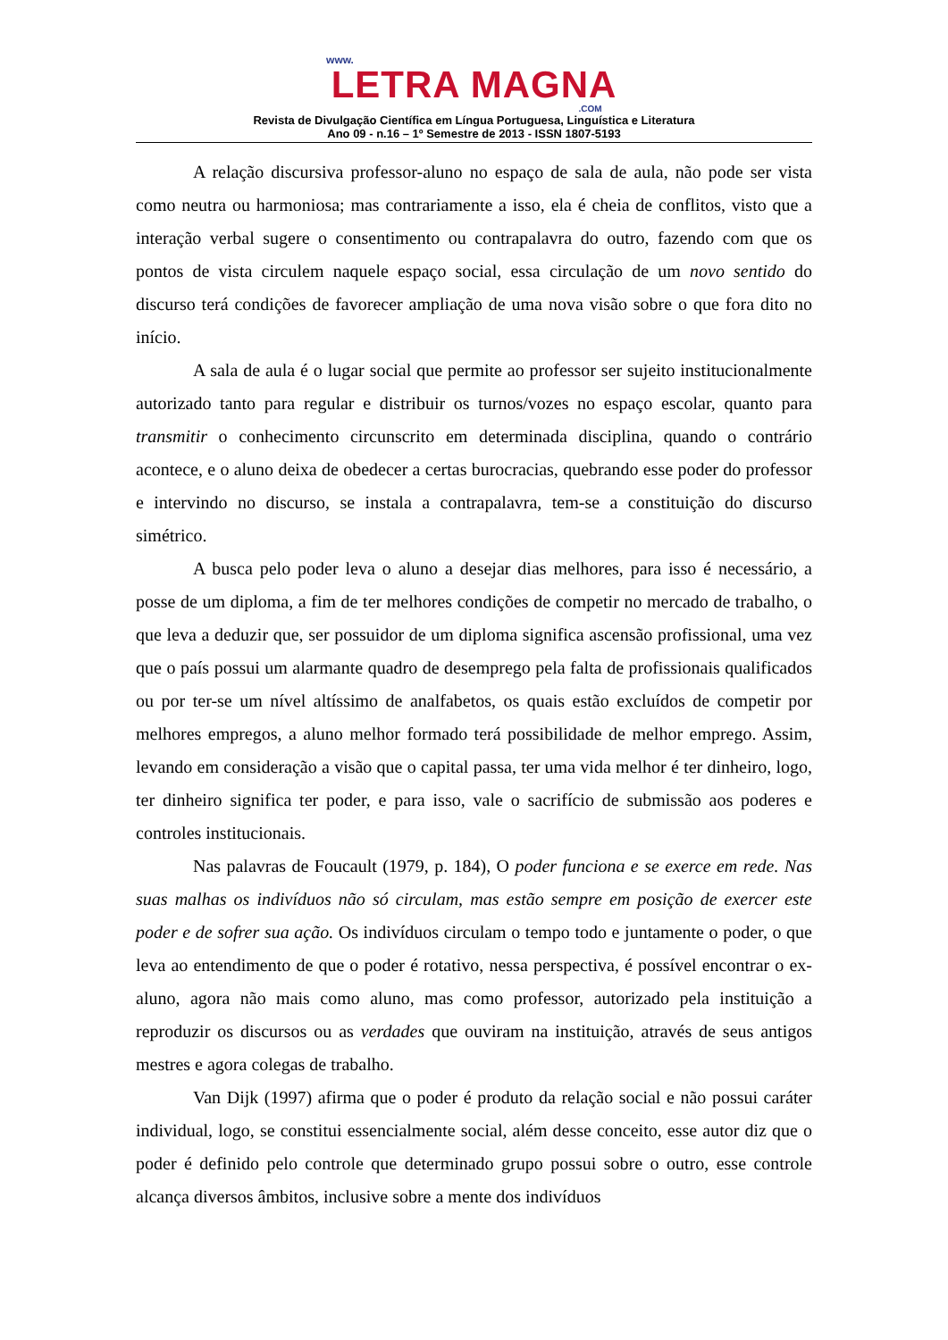www.
LETRA MAGNA
.COM
Revista de Divulgação Científica em Língua Portuguesa, Linguística e Literatura
Ano 09 - n.16 – 1º Semestre de 2013 - ISSN 1807-5193
A relação discursiva professor-aluno no espaço de sala de aula, não pode ser vista como neutra ou harmoniosa; mas contrariamente a isso, ela é cheia de conflitos, visto que a interação verbal sugere o consentimento ou contrapalavra do outro, fazendo com que os pontos de vista circulem naquele espaço social, essa circulação de um novo sentido do discurso terá condições de favorecer ampliação de uma nova visão sobre o que fora dito no início.
A sala de aula é o lugar social que permite ao professor ser sujeito institucionalmente autorizado tanto para regular e distribuir os turnos/vozes no espaço escolar, quanto para transmitir o conhecimento circunscrito em determinada disciplina, quando o contrário acontece, e o aluno deixa de obedecer a certas burocracias, quebrando esse poder do professor e intervindo no discurso, se instala a contrapalavra, tem-se a constituição do discurso simétrico.
A busca pelo poder leva o aluno a desejar dias melhores, para isso é necessário, a posse de um diploma, a fim de ter melhores condições de competir no mercado de trabalho, o que leva a deduzir que, ser possuidor de um diploma significa ascensão profissional, uma vez que o país possui um alarmante quadro de desemprego pela falta de profissionais qualificados ou por ter-se um nível altíssimo de analfabetos, os quais estão excluídos de competir por melhores empregos, a aluno melhor formado terá possibilidade de melhor emprego. Assim, levando em consideração a visão que o capital passa, ter uma vida melhor é ter dinheiro, logo, ter dinheiro significa ter poder, e para isso, vale o sacrifício de submissão aos poderes e controles institucionais.
Nas palavras de Foucault (1979, p. 184), O poder funciona e se exerce em rede. Nas suas malhas os indivíduos não só circulam, mas estão sempre em posição de exercer este poder e de sofrer sua ação. Os indivíduos circulam o tempo todo e juntamente o poder, o que leva ao entendimento de que o poder é rotativo, nessa perspectiva, é possível encontrar o ex-aluno, agora não mais como aluno, mas como professor, autorizado pela instituição a reproduzir os discursos ou as verdades que ouviram na instituição, através de seus antigos mestres e agora colegas de trabalho.
Van Dijk (1997) afirma que o poder é produto da relação social e não possui caráter individual, logo, se constitui essencialmente social, além desse conceito, esse autor diz que o poder é definido pelo controle que determinado grupo possui sobre o outro, esse controle alcança diversos âmbitos, inclusive sobre a mente dos indivíduos